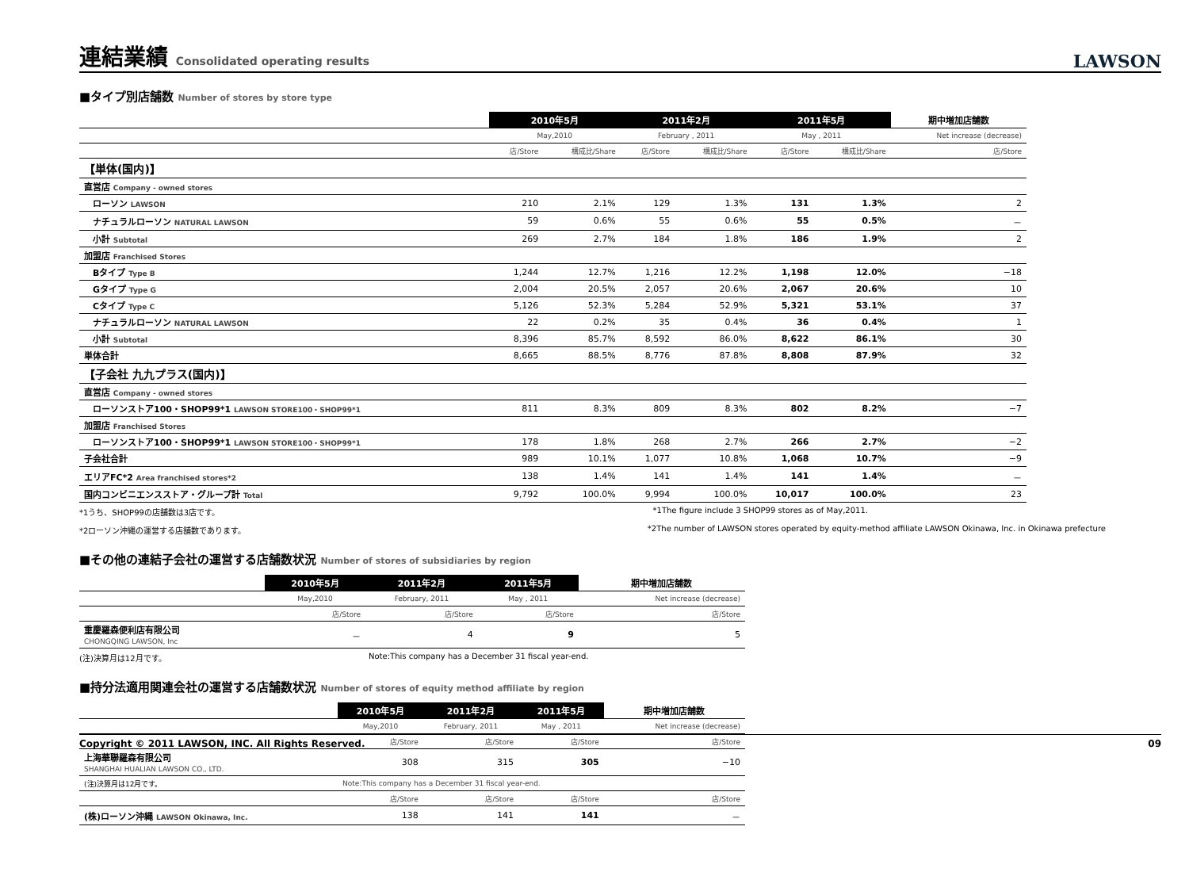連結業績 Consolidated operating results
LAWSON
■タイプ別店舗数 Number of stores by store type
| | 2010年5月 | | 2011年2月 | | 2011年5月 | | 期中増加店舗数 |
| --- | --- | --- | --- | --- | --- | --- | --- |
| | May,2010 | | February , 2011 | | May , 2011 | | Net increase (decrease) |
| | 店/Store | 構成比/Share | 店/Store | 構成比/Share | 店/Store | 構成比/Share | 店/Store |
| 【単体(国内)】 | | | | | | | |
| 直営店 Company - owned stores | | | | | | | |
| ローソン LAWSON | 210 | 2.1% | 129 | 1.3% | 131 | 1.3% | 2 |
| ナチュラルローソン NATURAL LAWSON | 59 | 0.6% | 55 | 0.6% | 55 | 0.5% | － |
| 小計 Subtotal | 269 | 2.7% | 184 | 1.8% | 186 | 1.9% | 2 |
| 加盟店 Franchised Stores | | | | | | | |
| Bタイプ Type B | 1,244 | 12.7% | 1,216 | 12.2% | 1,198 | 12.0% | −18 |
| Gタイプ Type G | 2,004 | 20.5% | 2,057 | 20.6% | 2,067 | 20.6% | 10 |
| Cタイプ Type C | 5,126 | 52.3% | 5,284 | 52.9% | 5,321 | 53.1% | 37 |
| ナチュラルローソン NATURAL LAWSON | 22 | 0.2% | 35 | 0.4% | 36 | 0.4% | 1 |
| 小計 Subtotal | 8,396 | 85.7% | 8,592 | 86.0% | 8,622 | 86.1% | 30 |
| 単体合計 | 8,665 | 88.5% | 8,776 | 87.8% | 8,808 | 87.9% | 32 |
| 【子会社 九九プラス(国内)】 | | | | | | | |
| 直営店 Company - owned stores | | | | | | | |
| ローソンストア100・SHOP99*1 LAWSON STORE100・SHOP99*1 | 811 | 8.3% | 809 | 8.3% | 802 | 8.2% | −7 |
| 加盟店 Franchised Stores | | | | | | | |
| ローソンストア100・SHOP99*1 LAWSON STORE100・SHOP99*1 | 178 | 1.8% | 268 | 2.7% | 266 | 2.7% | −2 |
| 子会社合計 | 989 | 10.1% | 1,077 | 10.8% | 1,068 | 10.7% | −9 |
| エリアFC*2 Area franchised stores*2 | 138 | 1.4% | 141 | 1.4% | 141 | 1.4% | － |
| 国内コンビニエンスストア・グループ計 Total | 9,792 | 100.0% | 9,994 | 100.0% | 10,017 | 100.0% | 23 |
*1うち、SHOP99の店舗数は3店です。 *1The figure include 3 SHOP99 stores as of May,2011.
*2ローソン沖縄の運営する店舗数であります。 *2The number of LAWSON stores operated by equity-method affiliate LAWSON Okinawa, Inc. in Okinawa prefecture
■その他の連結子会社の運営する店舗数状況 Number of stores of subsidiaries by region
| | 2010年5月 | 2011年2月 | 2011年5月 | 期中増加店舗数 |
| --- | --- | --- | --- | --- |
| | May,2010 | February, 2011 | May , 2011 | Net increase (decrease) |
| | 店/Store | 店/Store | 店/Store | 店/Store |
| 重慶羅森便利店有限公司 CHONGQING LAWSON, Inc | － | 4 | 9 | 5 |
(注)決算月は12月です。 Note:This company has a December 31 fiscal year-end.
■持分法適用関連会社の運営する店舗数状況 Number of stores of equity method affiliate by region
| | 2010年5月 | 2011年2月 | 2011年5月 | 期中増加店舗数 |
| --- | --- | --- | --- | --- |
| | May,2010 | February, 2011 | May , 2011 | Net increase (decrease) |
| | 店/Store | 店/Store | 店/Store | 店/Store |
| 上海華聯羅森有限公司 SHANGHAI HUALIAN LAWSON CO., LTD. | 308 | 315 | 305 | −10 |
| (注)決算月は12月です。 | Note:This company has a December 31 fiscal year-end. | | | |
| | 店/Store | 店/Store | 店/Store | 店/Store |
| (株)ローソン沖縄 LAWSON Okinawa, Inc. | 138 | 141 | 141 | － |
Copyright © 2011 LAWSON, INC. All Rights Reserved. 09